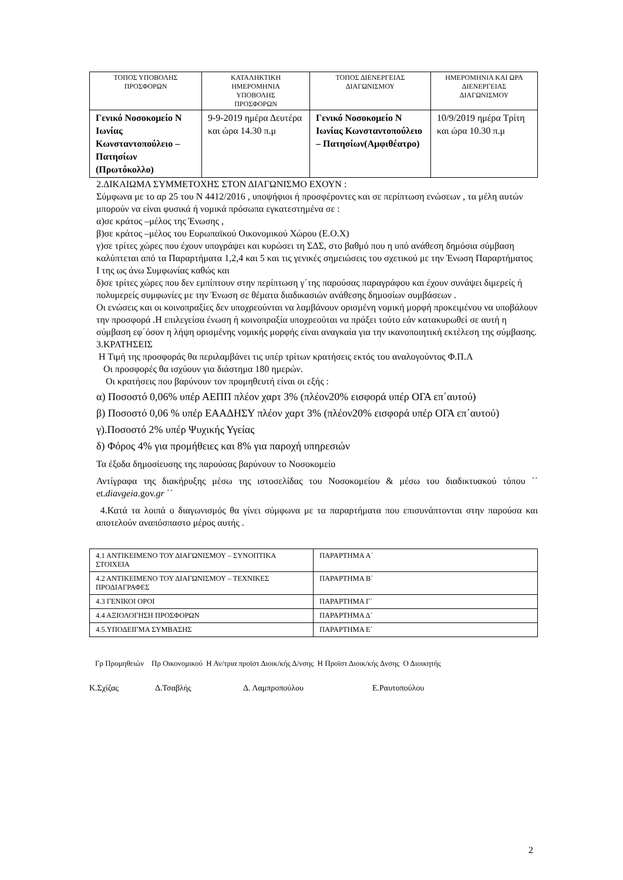| ΤΟΠΟΣ ΥΠΟΒΟΛΗΣ ΠΡΟΣΦΟΡΩΝ | ΚΑΤΑΛΗΚΤΙΚΗ ΗΜΕΡΟΜΗΝΙΑ ΥΠΟΒΟΛΗΣ ΠΡΟΣΦΟΡΩΝ | ΤΟΠΟΣ ΔΙΕΝΕΡΓΕΙΑΣ ΔΙΑΓΩΝΙΣΜΟΥ | ΗΜΕΡΟΜΗΝΙΑ ΚΑΙ ΩΡΑ ΔΙΕΝΕΡΓΕΙΑΣ ΔΙΑΓΩΝΙΣΜΟΥ |
| --- | --- | --- | --- |
| Γενικό Νοσοκομείο Ν Ιωνίας Κωνσταντοπούλειο – Πατησίων (Πρωτόκολλο) | 9-9-2019 ημέρα Δευτέρα και ώρα 14.30 π.μ | Γενικό Νοσοκομείο Ν Ιωνίας Κωνσταντοπούλειο – Πατησίων(Αμφιθέατρο) | 10/9/2019 ημέρα Τρίτη και ώρα 10.30 π.μ |
2.ΔΙΚΑΙΩΜΑ ΣΥΜΜΕΤΟΧΗΣ ΣΤΟΝ ΔΙΑΓΩΝΙΣΜΟ ΕΧΟΥΝ :
Σύμφωνα με το αρ 25 του Ν 4412/2016 , υποψήφιοι ή προσφέροντες και σε περίπτωση ενώσεων , τα μέλη αυτών μπορούν να είναι φυσικά ή νομικά πρόσωπα εγκατεστημένα σε :
α)σε κράτος –μέλος της Ένωσης ,
β)σε κράτος –μέλος του Ευρωπαϊκού Οικονομικού Χώρου (Ε.Ο.Χ)
γ)σε τρίτες χώρες που έχουν υπογράψει και κυρώσει τη ΣΔΣ, στο βαθμό που η υπό ανάθεση δημόσια σύμβαση καλύπτεται από τα Παραρτήματα 1,2,4 και 5 και τις γενικές σημειώσεις του σχετικού με την Ένωση Παραρτήματος Ι της ως άνω Συμφωνίας καθώς και
δ)σε τρίτες χώρες που δεν εμπίπτουν στην περίπτωση γ΄της παρούσας παραγράφου και έχουν συνάψει διμερείς ή πολυμερείς συμφωνίες με την Ένωση σε θέματα διαδικασιών ανάθεσης δημοσίων συμβάσεων .
Οι ενώσεις και οι κοινοπραξίες δεν υποχρεούνται να λαμβάνουν ορισμένη νομική μορφή προκειμένου να υποβάλουν την προσφορά .Η επιλεγείσα ένωση ή κοινοπραξία υποχρεούται να πράξει τούτο εάν κατακυρωθεί σε αυτή η σύμβαση εφ΄όσον η λήψη ορισμένης νομικής μορφής είναι αναγκαία για την ικανοποιητική εκτέλεση της σύμβασης.
3.ΚΡΑΤΗΣΕΙΣ
Η Τιμή της προσφοράς θα περιλαμβάνει τις υπέρ τρίτων κρατήσεις εκτός του αναλογούντος Φ.Π.Α
Οι προσφορές θα ισχύουν για διάστημα 180 ημερών.
Οι κρατήσεις που βαρύνουν τον προμηθευτή είναι οι εξής :
α) Ποσοστό 0,06% υπέρ ΑΕΠΠ πλέον χαρτ 3% (πλέον20% εισφορά υπέρ ΟΓΑ επ΄αυτού)
β) Ποσοστό 0,06 % υπέρ ΕΑΑΔΗΣΥ πλέον χαρτ 3% (πλέον20% εισφορά υπέρ ΟΓΑ επ΄αυτού)
γ).Ποσοστό 2% υπέρ Ψυχικής Υγείας
δ) Φόρος 4% για προμήθειες και 8% για παροχή υπηρεσιών
Τα έξοδα δημοσίευσης της παρούσας βαρύνουν το Νοσοκομείο
Αντίγραφα της διακήρυξης μέσω της ιστοσελίδας του Νοσοκομείου & μέσω του διαδικτυακού τόπου ΄΄ et.diavgeia.gov.gr ΄΄
4.Κατά τα λοιπά ο διαγωνισμός θα γίνει σύμφωνα με τα παραρτήματα που επισυνάπτονται στην παρούσα και αποτελούν αναπόσπαστο μέρος αυτής .
| 4.1 ΑΝΤΙΚΕΙΜΕΝΟ ΤΟΥ ΔΙΑΓΩΝΙΣΜΟΥ – ΣΥΝΟΠΤΙΚΑ ΣΤΟΙΧΕΙΑ | ΠΑΡΑΡΤΗΜΑ Α΄ |
| 4.2 ΑΝΤΙΚΕΙΜΕΝΟ ΤΟΥ ΔΙΑΓΩΝΙΣΜΟΥ – ΤΕΧΝΙΚΕΣ ΠΡΟΔΙΑΓΡΑΦΕΣ | ΠΑΡΑΡΤΗΜΑ Β΄ |
| 4.3 ΓΕΝΙΚΟΙ ΟΡΟΙ | ΠΑΡΑΡΤΗΜΑ Γ΄ |
| 4.4 ΑΞΙΟΛΟΓΗΣΗ ΠΡΟΣΦΟΡΩΝ | ΠΑΡΑΡΤΗΜΑ Δ΄ |
| 4.5.ΥΠΟΔΕΙΓΜΑ ΣΥΜΒΑΣΗΣ | ΠΑΡΑΡΤΗΜΑ Ε΄ |
Γρ Προμηθειών Πρ Οικονομικού Η Αν/τρια προϊστ Διοικ/κής Δ/νσης Η Προϊστ Διοικ/κής Δνσης Ο Διοικητής
Κ.Σχίζας Δ.Τσαβλής Δ. Λαμπροπούλου Ε.Ραυτοπούλου
2